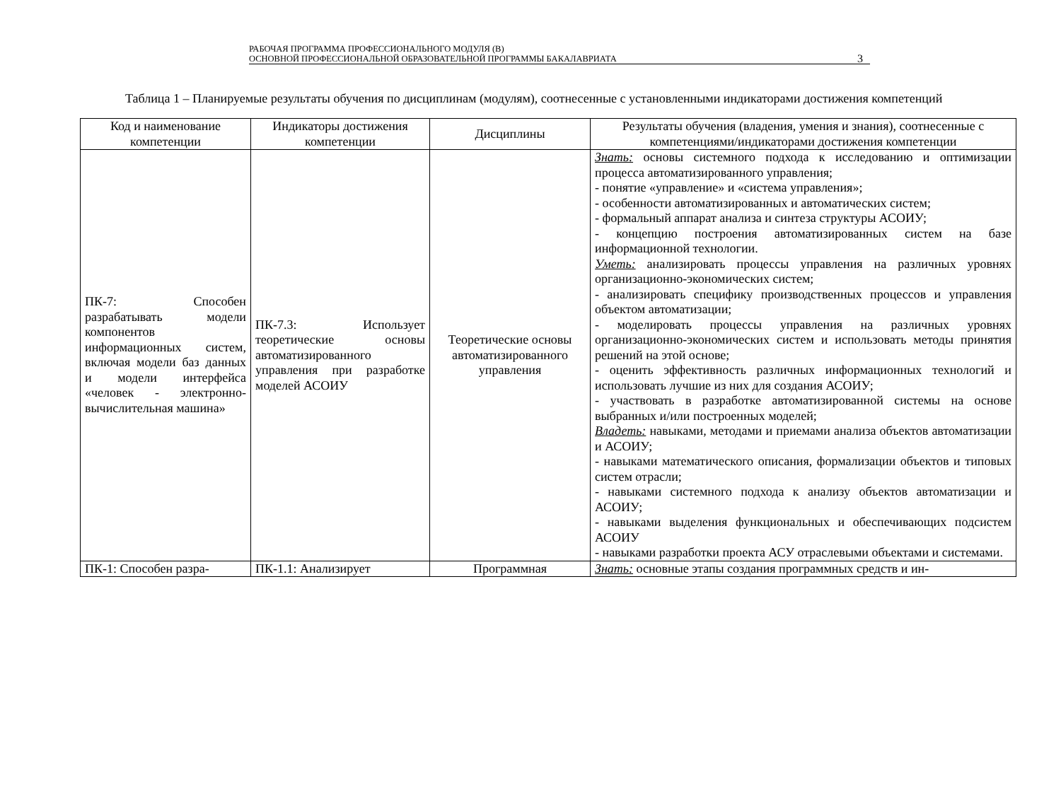РАБОЧАЯ ПРОГРАММА ПРОФЕССИОНАЛЬНОГО МОДУЛЯ (В)
ОСНОВНОЙ ПРОФЕССИОНАЛЬНОЙ ОБРАЗОВАТЕЛЬНОЙ ПРОГРАММЫ БАКАЛАВРИАТА
3
Таблица 1 – Планируемые результаты обучения по дисциплинам (модулям), соотнесенные с установленными индикаторами достижения компетенций
| Код и наименование компетенции | Индикаторы достижения компетенции | Дисциплины | Результаты обучения (владения, умения и знания), соотнесенные с компетенциями/индикаторами достижения компетенции |
| --- | --- | --- | --- |
| ПК-7: Способен разрабатывать модели компонентов информационных систем, включая модели баз данных и модели интерфейса «человек - электронно-вычислительная машина» | ПК-7.3: Использует теоретические основы автоматизированного управления при разработке моделей АСОИУ | Теоретические основы автоматизированного управления | Знать: основы системного подхода к исследованию и оптимизации процесса автоматизированного управления; - понятие «управление» и «система управления»; - особенности автоматизированных и автоматических систем; - формальный аппарат анализа и синтеза структуры АСОИУ; - концепцию построения автоматизированных систем на базе информационной технологии. Уметь: анализировать процессы управления на различных уровнях организационно-экономических систем; - анализировать специфику производственных процессов и управления объектом автоматизации; - моделировать процессы управления на различных уровнях организационно-экономических систем и использовать методы принятия решений на этой основе; - оценить эффективность различных информационных технологий и использовать лучшие из них для создания АСОИУ; - участвовать в разработке автоматизированной системы на основе выбранных и/или построенных моделей; Владеть: навыками, методами и приемами анализа объектов автоматизации и АСОИУ; - навыками математического описания, формализации объектов и типовых систем отрасли; - навыками системного подхода к анализу объектов автоматизации и АСОИУ; - навыками выделения функциональных и обеспечивающих подсистем АСОИУ - навыками разработки проекта АСУ отраслевыми объектами и системами. |
| ПК-1: Способен разра- | ПК-1.1: Анализирует | Программная | Знать: основные этапы создания программных средств и ин- |